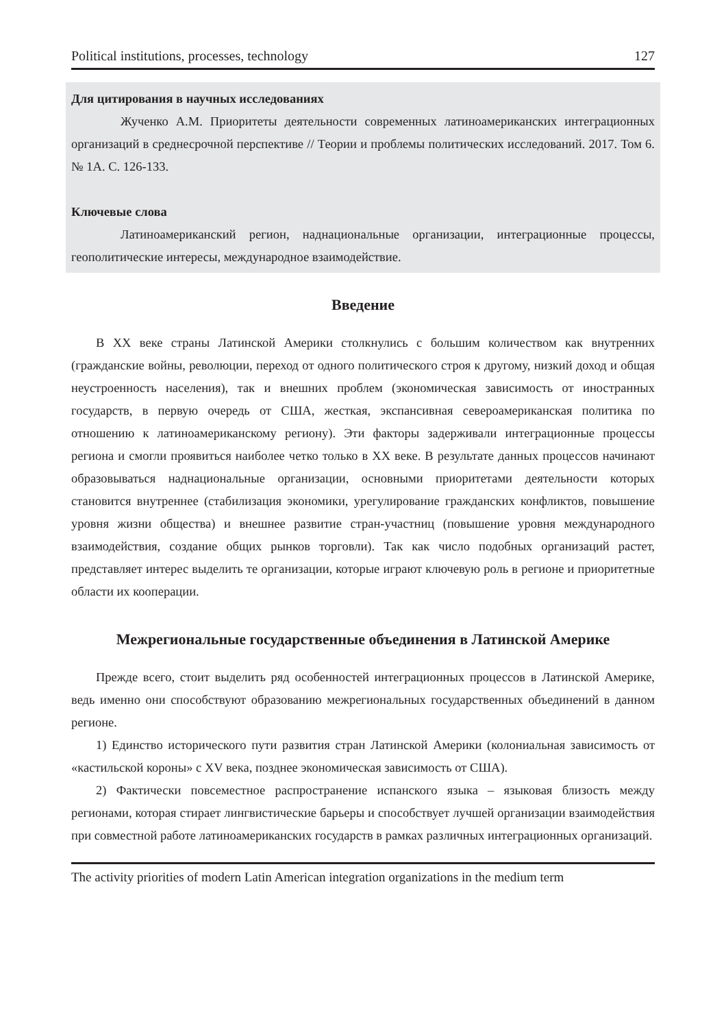Political institutions, processes, technology 127
Для цитирования в научных исследованиях
Жученко А.М. Приоритеты деятельности современных латиноамериканских интеграционных организаций в среднесрочной перспективе // Теории и проблемы политических исследований. 2017. Том 6. № 1А. С. 126-133.
Ключевые слова
Латиноамериканский регион, наднациональные организации, интеграционные процессы, геополитические интересы, международное взаимодействие.
Введение
В XX веке страны Латинской Америки столкнулись с большим количеством как внутренних (гражданские войны, революции, переход от одного политического строя к другому, низкий доход и общая неустроенность населения), так и внешних проблем (экономическая зависимость от иностранных государств, в первую очередь от США, жесткая, экспансивная североамериканская политика по отношению к латиноамериканскому региону). Эти факторы задерживали интеграционные процессы региона и смогли проявиться наиболее четко только в XX веке. В результате данных процессов начинают образовываться наднациональные организации, основными приоритетами деятельности которых становится внутреннее (стабилизация экономики, урегулирование гражданских конфликтов, повышение уровня жизни общества) и внешнее развитие стран-участниц (повышение уровня международного взаимодействия, создание общих рынков торговли). Так как число подобных организаций растет, представляет интерес выделить те организации, которые играют ключевую роль в регионе и приоритетные области их кооперации.
Межрегиональные государственные объединения в Латинской Америке
Прежде всего, стоит выделить ряд особенностей интеграционных процессов в Латинской Америке, ведь именно они способствуют образованию межрегиональных государственных объединений в данном регионе.
1) Единство исторического пути развития стран Латинской Америки (колониальная зависимость от «кастильской короны» с XV века, позднее экономическая зависимость от США).
2) Фактически повсеместное распространение испанского языка – языковая близость между регионами, которая стирает лингвистические барьеры и способствует лучшей организации взаимодействия при совместной работе латиноамериканских государств в рамках различных интеграционных организаций.
The activity priorities of modern Latin American integration organizations in the medium term